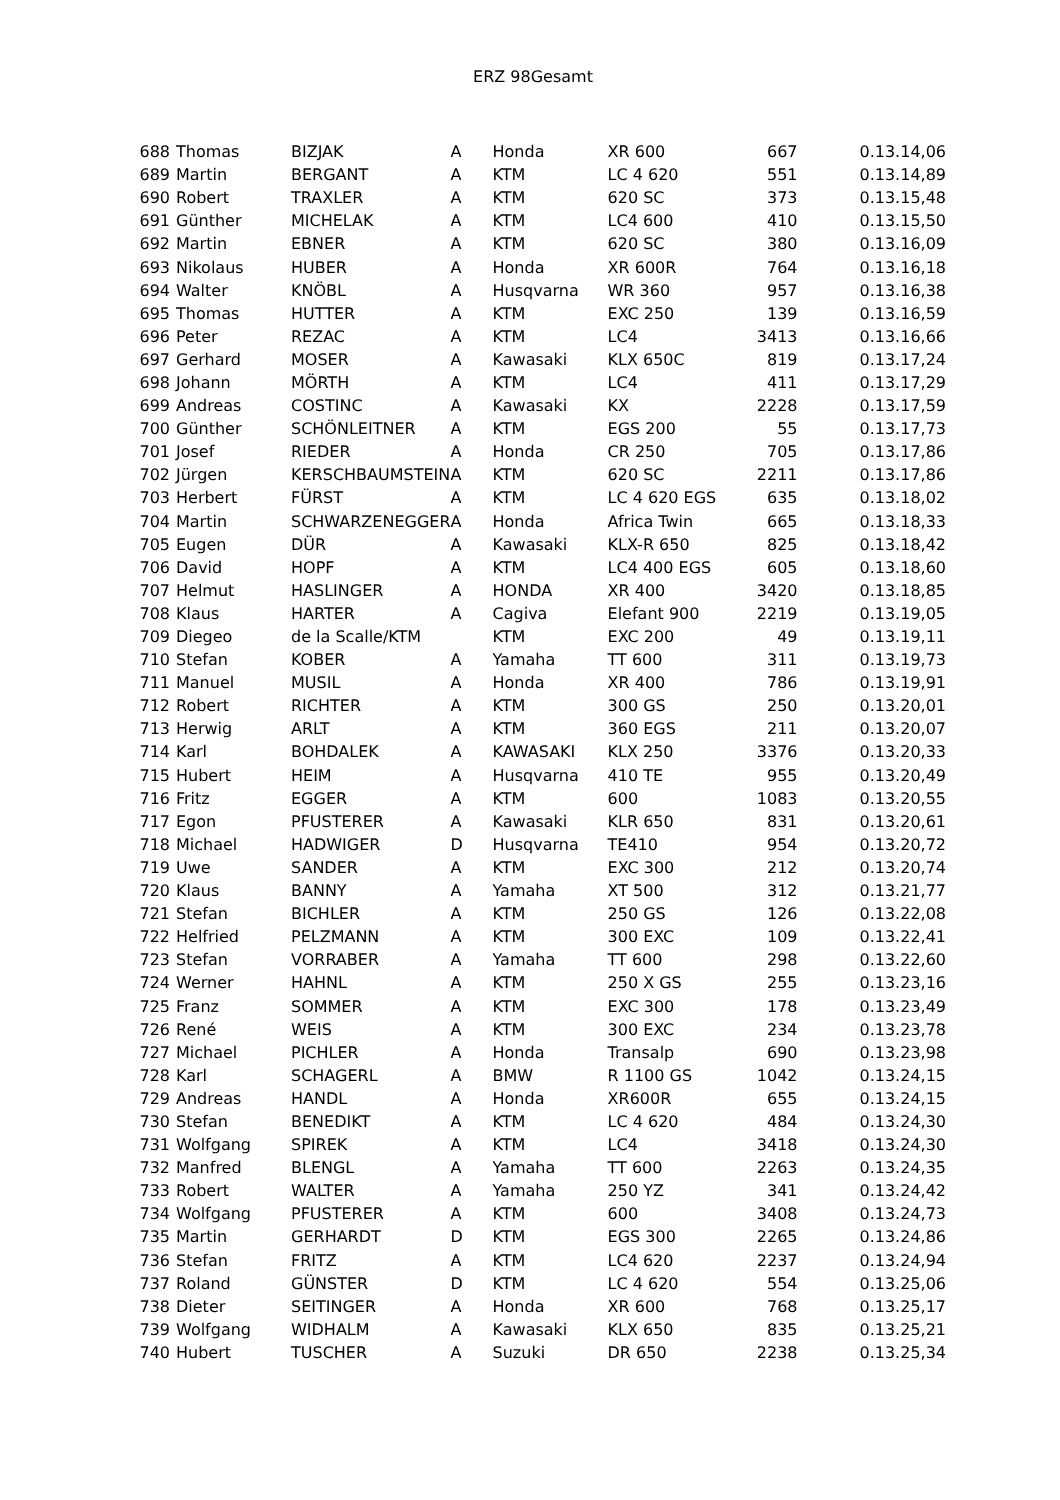ERZ 98Gesamt
| 688 | Thomas | BIZJAK | A | Honda | XR 600 | 667 | 0.13.14,06 |
| 689 | Martin | BERGANT | A | KTM | LC 4 620 | 551 | 0.13.14,89 |
| 690 | Robert | TRAXLER | A | KTM | 620 SC | 373 | 0.13.15,48 |
| 691 | Günther | MICHELAK | A | KTM | LC4 600 | 410 | 0.13.15,50 |
| 692 | Martin | EBNER | A | KTM | 620 SC | 380 | 0.13.16,09 |
| 693 | Nikolaus | HUBER | A | Honda | XR 600R | 764 | 0.13.16,18 |
| 694 | Walter | KNÖBL | A | Husqvarna | WR 360 | 957 | 0.13.16,38 |
| 695 | Thomas | HUTTER | A | KTM | EXC 250 | 139 | 0.13.16,59 |
| 696 | Peter | REZAC | A | KTM | LC4 | 3413 | 0.13.16,66 |
| 697 | Gerhard | MOSER | A | Kawasaki | KLX 650C | 819 | 0.13.17,24 |
| 698 | Johann | MÖRTH | A | KTM | LC4 | 411 | 0.13.17,29 |
| 699 | Andreas | COSTINC | A | Kawasaki | KX | 2228 | 0.13.17,59 |
| 700 | Günther | SCHÖNLEITNER | A | KTM | EGS 200 | 55 | 0.13.17,73 |
| 701 | Josef | RIEDER | A | Honda | CR 250 | 705 | 0.13.17,86 |
| 702 | Jürgen | KERSCHBAUMSTEIN | A | KTM | 620 SC | 2211 | 0.13.17,86 |
| 703 | Herbert | FÜRST | A | KTM | LC 4 620 EGS | 635 | 0.13.18,02 |
| 704 | Martin | SCHWARZENEGGER | A | Honda | Africa Twin | 665 | 0.13.18,33 |
| 705 | Eugen | DÜR | A | Kawasaki | KLX-R 650 | 825 | 0.13.18,42 |
| 706 | David | HOPF | A | KTM | LC4 400 EGS | 605 | 0.13.18,60 |
| 707 | Helmut | HASLINGER | A | HONDA | XR 400 | 3420 | 0.13.18,85 |
| 708 | Klaus | HARTER | A | Cagiva | Elefant 900 | 2219 | 0.13.19,05 |
| 709 | Diegeo | de la Scalle/KTM | | KTM | EXC 200 | 49 | 0.13.19,11 |
| 710 | Stefan | KOBER | A | Yamaha | TT 600 | 311 | 0.13.19,73 |
| 711 | Manuel | MUSIL | A | Honda | XR 400 | 786 | 0.13.19,91 |
| 712 | Robert | RICHTER | A | KTM | 300 GS | 250 | 0.13.20,01 |
| 713 | Herwig | ARLT | A | KTM | 360 EGS | 211 | 0.13.20,07 |
| 714 | Karl | BOHDALEK | A | KAWASAKI | KLX 250 | 3376 | 0.13.20,33 |
| 715 | Hubert | HEIM | A | Husqvarna | 410 TE | 955 | 0.13.20,49 |
| 716 | Fritz | EGGER | A | KTM | 600 | 1083 | 0.13.20,55 |
| 717 | Egon | PFUSTERER | A | Kawasaki | KLR 650 | 831 | 0.13.20,61 |
| 718 | Michael | HADWIGER | D | Husqvarna | TE410 | 954 | 0.13.20,72 |
| 719 | Uwe | SANDER | A | KTM | EXC 300 | 212 | 0.13.20,74 |
| 720 | Klaus | BANNY | A | Yamaha | XT 500 | 312 | 0.13.21,77 |
| 721 | Stefan | BICHLER | A | KTM | 250 GS | 126 | 0.13.22,08 |
| 722 | Helfried | PELZMANN | A | KTM | 300 EXC | 109 | 0.13.22,41 |
| 723 | Stefan | VORRABER | A | Yamaha | TT 600 | 298 | 0.13.22,60 |
| 724 | Werner | HAHNL | A | KTM | 250 X GS | 255 | 0.13.23,16 |
| 725 | Franz | SOMMER | A | KTM | EXC 300 | 178 | 0.13.23,49 |
| 726 | René | WEIS | A | KTM | 300 EXC | 234 | 0.13.23,78 |
| 727 | Michael | PICHLER | A | Honda | Transalp | 690 | 0.13.23,98 |
| 728 | Karl | SCHAGERL | A | BMW | R 1100 GS | 1042 | 0.13.24,15 |
| 729 | Andreas | HANDL | A | Honda | XR600R | 655 | 0.13.24,15 |
| 730 | Stefan | BENEDIKT | A | KTM | LC 4 620 | 484 | 0.13.24,30 |
| 731 | Wolfgang | SPIREK | A | KTM | LC4 | 3418 | 0.13.24,30 |
| 732 | Manfred | BLENGL | A | Yamaha | TT 600 | 2263 | 0.13.24,35 |
| 733 | Robert | WALTER | A | Yamaha | 250 YZ | 341 | 0.13.24,42 |
| 734 | Wolfgang | PFUSTERER | A | KTM | 600 | 3408 | 0.13.24,73 |
| 735 | Martin | GERHARDT | D | KTM | EGS 300 | 2265 | 0.13.24,86 |
| 736 | Stefan | FRITZ | A | KTM | LC4 620 | 2237 | 0.13.24,94 |
| 737 | Roland | GÜNSTER | D | KTM | LC 4 620 | 554 | 0.13.25,06 |
| 738 | Dieter | SEITINGER | A | Honda | XR 600 | 768 | 0.13.25,17 |
| 739 | Wolfgang | WIDHALM | A | Kawasaki | KLX 650 | 835 | 0.13.25,21 |
| 740 | Hubert | TUSCHER | A | Suzuki | DR 650 | 2238 | 0.13.25,34 |